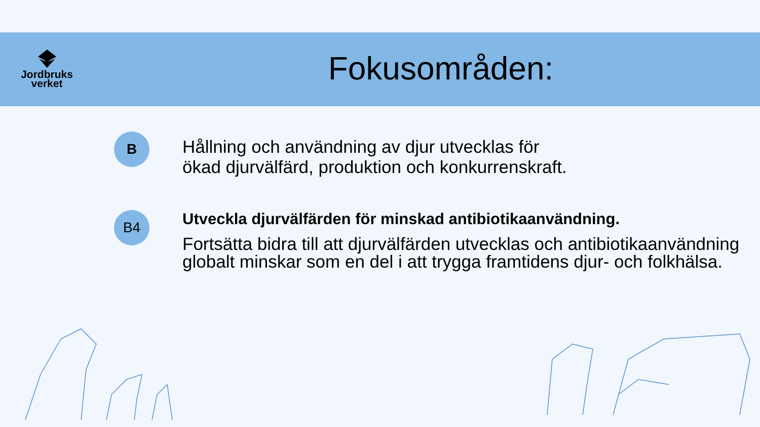Jordbruks
verket
Fokusområden:
B
Hållning och användning av djur utvecklas för
ökad djurvälfärd, produktion och konkurrenskraft.
B4
Utveckla djurvälfärden för minskad antibiotikaanvändning.
Fortsätta bidra till att djurvälfärden utvecklas och antibiotikaanvändning globalt minskar som en del i att trygga framtidens djur- och folkhälsa.